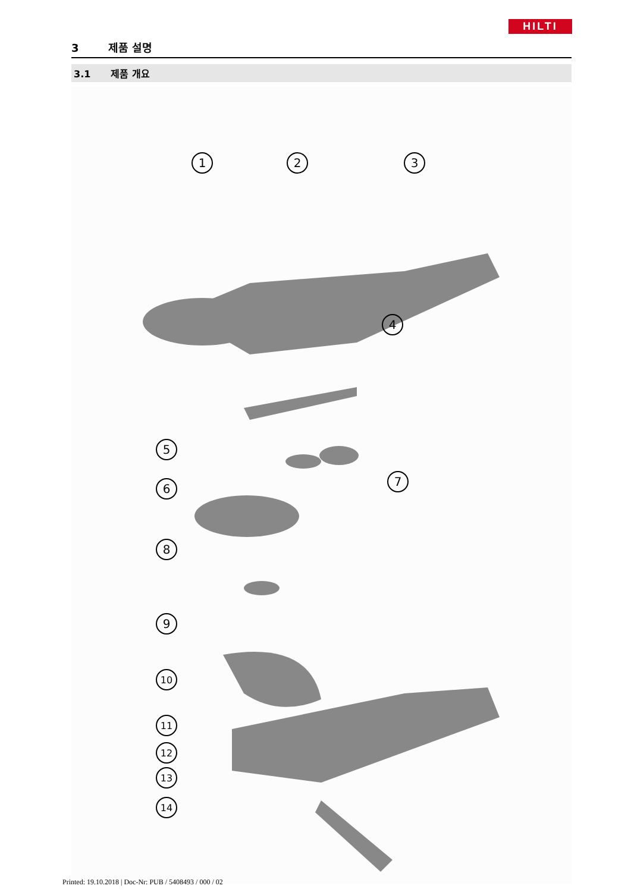HILTI
3 제품 설명
3.1 제품 개요
1
2
3
4
5
6
7
8
9
10
11
12
13
14
Printed: 19.10.2018 | Doc-Nr: PUB / 5408493 / 000 / 02